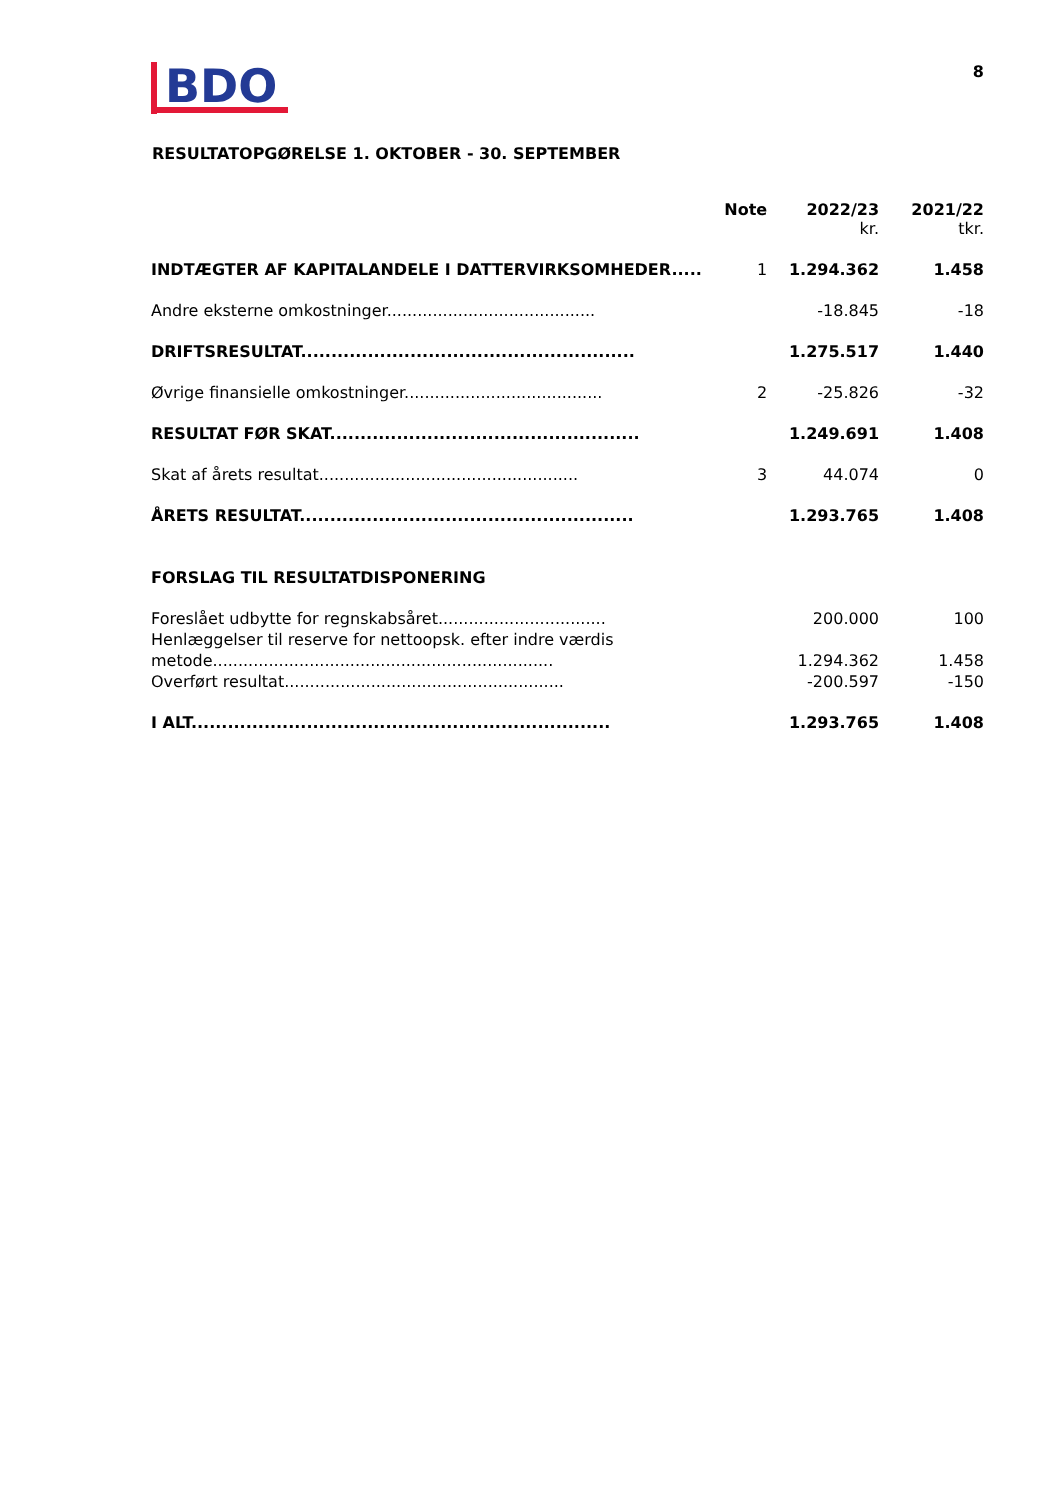BDO
8
RESULTATOPGØRELSE 1. OKTOBER - 30. SEPTEMBER
| | Note | 2022/23 | 2021/22 |
| --- | --- | --- | --- |
| | | kr. | tkr. |
| INDTÆGTER AF KAPITALANDELE I DATTERVIRKSOMHEDER..... | 1 | 1.294.362 | 1.458 |
| Andre eksterne omkostninger......................................... | | -18.845 | -18 |
| DRIFTSRESULTAT....................................................... | | 1.275.517 | 1.440 |
| Øvrige finansielle omkostninger....................................... | 2 | -25.826 | -32 |
| RESULTAT FØR SKAT................................................... | | 1.249.691 | 1.408 |
| Skat af årets resultat................................................... | 3 | 44.074 | 0 |
| ÅRETS RESULTAT....................................................... | | 1.293.765 | 1.408 |
| FORSLAG TIL RESULTATDISPONERING | | | |
| Foreslået udbytte for regnskabsåret................................. | | 200.000 | 100 |
| Henlæggelser til reserve for nettoopsk. efter indre værdis | | | |
| metode................................................................... | | 1.294.362 | 1.458 |
| Overført resultat....................................................... | | -200.597 | -150 |
| I ALT..................................................................... | | 1.293.765 | 1.408 |